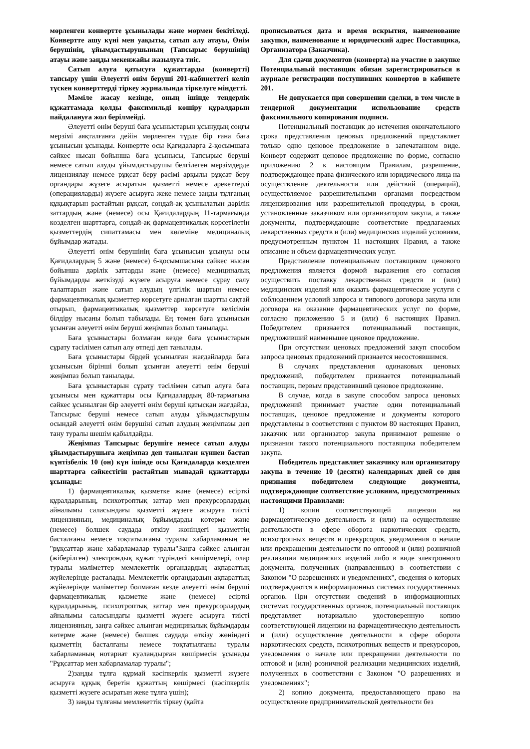мөрленген конвертте ұсынылады және мөрмен бекітіледі. Конвертте ашу күні мен уақыты, сатып алу атауы, Өнім берушінің, ұйымдастырушының (Тапсырыс берушінің) атауы және заңды мекенжайы жазылуға тиіс.
Сатып алуға қатысуға құжаттарды (конвертті) тапсыру үшін Әлеуетті өнім беруші 201-кабинеттегі келіп түскен конверттерді тіркеу журналында тіркелуге міндетті.
Мәміле жасау кезінде, оның ішінде тендерлік құжаттамада қолды факсимильді көшіру құралдарын пайдалануға жол берілмейді.
Әлеуетті өнім беруші баға ұсыныстарын ұсынудың соңғы мерзімі аяқталғанға дейін мөрленген түрде бір ғана баға ұсынысын ұсынады. Конвертте осы Қағидаларға 2-қосымшаға сәйкес нысан бойынша баға ұсынысы, Тапсырыс беруші немесе сатып алуды ұйымдастырушы белгілеген мерзімдерде лицензиялау немесе рұқсат беру рәсімі арқылы рұқсат беру органдары жүзеге асыратын қызметті немесе әрекеттерді (операцияларды) жүзеге асыруға жеке немесе заңды тұлғаның құқықтарын растайтын рұқсат, сондай-ақ ұсынылатын дәрілік заттардың және (немесе) осы Қағидалардың 11-тармағында көзделген шарттарға, сондай-ақ фармацевтикалық көрсетілетін қызметтердің сипаттамасы мен көлеміне медициналық бұйымдар жатады.
Әлеуетті өнім берушінің баға ұсынысын ұсынуы осы Қағидалардың 5 және (немесе) 6-қосымшасына сәйкес нысан бойынша дәрілік заттарды және (немесе) медициналық бұйымдарды жеткізуді жүзеге асыруға немесе сұрау салу талаптарын және сатып алудың үлгілік шартын немесе фармацевтикалық қызметтер көрсетуге арналған шартты сақтай отырып, фармацевтикалық қызметтер көрсетуге келісімін білдіру нысаны болып табылады. Ең төмен баға ұсынысын ұсынған әлеуетті өнім беруші жеңімпаз болып танылады.
Баға ұсыныстары болмаған кезде баға ұсыныстарын сұрату тәсілімен сатып алу өтпеді деп танылады.
Баға ұсыныстары бірдей ұсынылған жағдайларда баға ұсынысын бірінші болып ұсынған әлеуетті өнім беруші жеңімпаз болып танылады.
Баға ұсыныстарын сұрату тәсілімен сатып алуға баға ұсынысы мен құжаттары осы Қағидалардың 80-тармағына сәйкес ұсынылған бір әлеуетті өнім беруші қатысқан жағдайда, Тапсырыс беруші немесе сатып алуды ұйымдастырушы осындай әлеуетті өнім берушіні сатып алудың жеңімпазы деп тану туралы шешім қабылдайды.
Жеңімпаз Тапсырыс берушіге немесе сатып алуды ұйымдастырушыға жеңімпаз деп танылған күннен бастап күнтізбелік 10 (он) күн ішінде осы Қағидаларда көзделген шарттарға сәйкестігін растайтын мынадай құжаттарды ұсынады:
1) фармацевтикалық қызметке және (немесе) есірткі құралдарының, психотроптық заттар мен прекурсорлардың айналымы саласындағы қызметті жүзеге асыруға тиісті лицензияның, медициналық бұйымдарды көтерме және (немесе) бөлшек саудада өткізу жөніндегі қызметтің басталғаны немесе тоқтатылғаны туралы хабарламаның не "рұқсаттар және хабарламалар туралы"Заңға сәйкес алынған (жіберілген) электрондық құжат түріндегі көшірмелері, олар туралы мәліметтер мемлекеттік органдардың ақпараттық жүйелерінде расталады. Мемлекеттік органдардың ақпараттық жүйелерінде мәліметтер болмаған кезде әлеуетті өнім беруші фармацевтикалық қызметке және (немесе) есірткі құралдарының, психотроптық заттар мен прекурсорлардың айналымы саласындағы қызметті жүзеге асыруға тиісті лицензияның, заңға сәйкес алынған медициналық бұйымдарды көтерме және (немесе) бөлшек саудада өткізу жөніндегі қызметтің басталғаны немесе тоқтатылғаны туралы хабарламаның нотариат куәландырған көшірмесін ұсынады "Рұқсаттар мен хабарламалар туралы";
2)заңды тұлға құрмай кәсіпкерлік қызметті жүзеге асыруға құқық беретін құжаттың көшірмесі (кәсіпкерлік қызметті жүзеге асыратын жеке тұлға үшін);
3) заңды тұлғаны мемлекеттік тіркеу (қайта
прописываться дата и время вскрытия, наименование закупки, наименование и юридический адрес Поставщика, Организатора (Заказчика).
Для сдачи документов (конверта) на участие в закупке Потенциальный поставщик обязан зарегистрироваться в журнале регистрации поступивших конвертов в кабинете 201.
Не допускается при совершении сделки, в том числе в тендерной документации использование средств факсимильного копирования подписи.
Потенциальный поставщик до истечения окончательного срока представления ценовых предложений представляет только одно ценовое предложение в запечатанном виде. Конверт содержит ценовое предложение по форме, согласно приложению 2 к настоящим Правилам, разрешение, подтверждающее права физического или юридического лица на осуществление деятельности или действий (операций), осуществляемое разрешительными органами посредством лицензирования или разрешительной процедуры, в сроки, установленные заказчиком или организатором закупа, а также документы, подтверждающие соответствие предлагаемых лекарственных средств и (или) медицинских изделий условиям, предусмотренным пунктом 11 настоящих Правил, а также описание и объем фармацевтических услуг.
Представление потенциальным поставщиком ценового предложения является формой выражения его согласия осуществить поставку лекарственных средств и (или) медицинских изделий или оказать фармацевтические услуги с соблюдением условий запроса и типового договора закупа или договора на оказание фармацевтических услуг по форме, согласно приложению 5 и (или) 6 настоящих Правил. Победителем признается потенциальный поставщик, предложивший наименьшее ценовое предложение.
При отсутствии ценовых предложений закуп способом запроса ценовых предложений признается несостоявшимся.
В случаях представления одинаковых ценовых предложений, победителем признается потенциальный поставщик, первым представивший ценовое предложение.
В случае, когда в закупе способом запроса ценовых предложений принимает участие один потенциальный поставщик, ценовое предложение и документы которого представлены в соответствии с пунктом 80 настоящих Правил, заказчик или организатор закупа принимают решение о признании такого потенциального поставщика победителем закупа.
Победитель представляет заказчику или организатору закупа в течение 10 (десяти) календарных дней со дня признания победителем следующие документы, подтверждающие соответствие условиям, предусмотренных настоящими Правилами:
1) копии соответствующей лицензии на фармацевтическую деятельность и (или) на осуществление деятельности в сфере оборота наркотических средств, психотропных веществ и прекурсоров, уведомления о начале или прекращении деятельности по оптовой и (или) розничной реализации медицинских изделий либо в виде электронного документа, полученных (направленных) в соответствии с Законом "О разрешениях и уведомлениях", сведения о которых подтверждаются в информационных системах государственных органов. При отсутствии сведений в информационных системах государственных органов, потенциальный поставщик представляет нотариально удостоверенную копию соответствующей лицензии на фармацевтическую деятельность и (или) осуществление деятельности в сфере оборота наркотических средств, психотропных веществ и прекурсоров, уведомления о начале или прекращении деятельности по оптовой и (или) розничной реализации медицинских изделий, полученных в соответствии с Законом "О разрешениях и уведомлениях";
2) копию документа, предоставляющего право на осуществление предпринимательской деятельности без